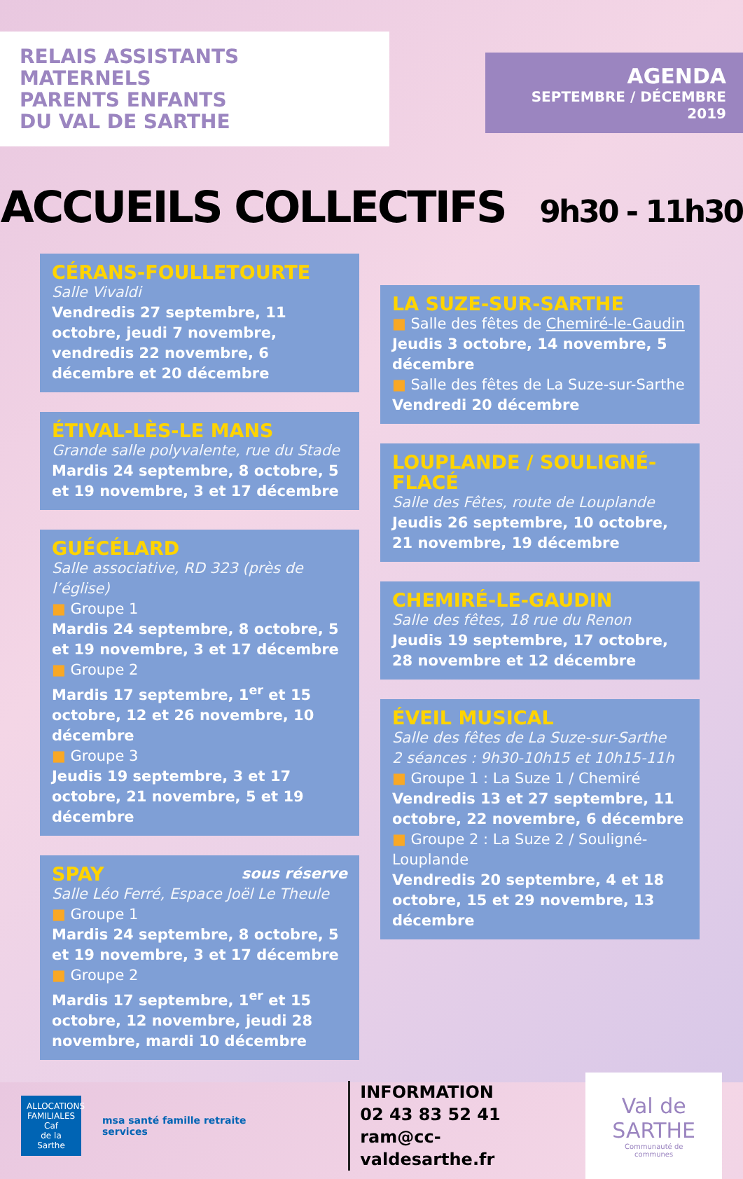RELAIS ASSISTANTS MATERNELS
PARENTS ENFANTS
DU VAL DE SARTHE
AGENDA
SEPTEMBRE / DÉCEMBRE 2019
ACCUEILS COLLECTIFS 9h30 - 11h30
CÉRANS-FOULLETOURTE
Salle Vivaldi
Vendredis 27 septembre, 11 octobre, jeudi 7 novembre, vendredis 22 novembre, 6 décembre et 20 décembre
ÉTIVAL-LÈS-LE MANS
Grande salle polyvalente, rue du Stade
Mardis 24 septembre, 8 octobre, 5 et 19 novembre, 3 et 17 décembre
GUÉCÉLARD
Salle associative, RD 323 (près de l’église)
■ Groupe 1
Mardis 24 septembre, 8 octobre, 5 et 19 novembre, 3 et 17 décembre
■ Groupe 2
Mardis 17 septembre, 1<sup>er</sup> et 15 octobre, 12 et 26 novembre, 10 décembre
■ Groupe 3
Jeudis 19 septembre, 3 et 17 octobre, 21 novembre, 5 et 19 décembre
SPAY sous réserve
Salle Léo Ferré, Espace Joël Le Theule
■ Groupe 1
Mardis 24 septembre, 8 octobre, 5 et 19 novembre, 3 et 17 décembre
■ Groupe 2
Mardis 17 septembre, 1<sup>er</sup> et 15 octobre, 12 novembre, jeudi 28 novembre, mardi 10 décembre
LA SUZE-SUR-SARTHE
■ Salle des fêtes de Chemiré-le-Gaudin
Jeudis 3 octobre, 14 novembre, 5 décembre
■ Salle des fêtes de La Suze-sur-Sarthe
Vendredi 20 décembre
LOUPLANDE / SOULIGNÉ-FLACÉ
Salle des Fêtes, route de Louplande
Jeudis 26 septembre, 10 octobre, 21 novembre, 19 décembre
CHEMIRÉ-LE-GAUDIN
Salle des fêtes, 18 rue du Renon
Jeudis 19 septembre, 17 octobre, 28 novembre et 12 décembre
ÉVEIL MUSICAL
Salle des fêtes de La Suze-sur-Sarthe
2 séances : 9h30-10h15 et 10h15-11h
■ Groupe 1 : La Suze 1 / Chemiré
Vendredis 13 et 27 septembre, 11 octobre, 22 novembre, 6 décembre
■ Groupe 2 : La Suze 2 / Souligné-Louplande
Vendredis 20 septembre, 4 et 18 octobre, 15 et 29 novembre, 13 décembre
ALLOCATIONS FAMILIALES
Caf
de la Sarthe
msa santé famille retraite services
INFORMATION
02 43 83 52 41
ram@cc-valdesarthe.fr
Val de
SARTHE
Communauté de communes